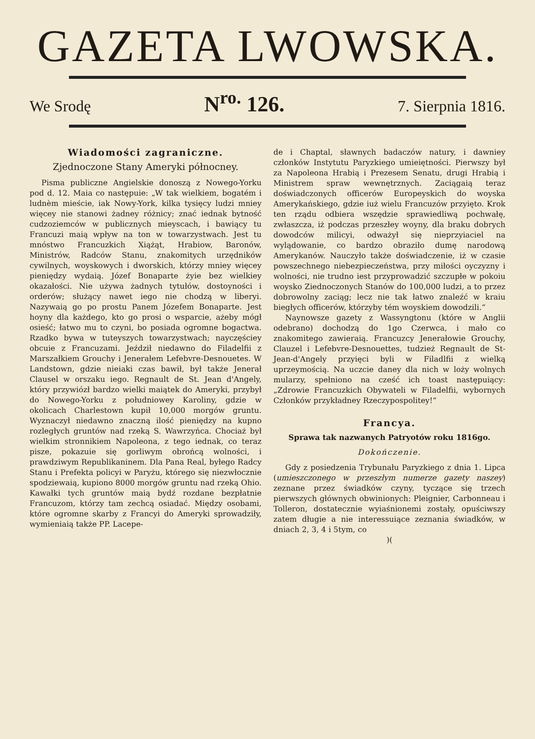GAZETA LWOWSKA.
We Srodę N<sup>ro.</sup> 126. 7. Sierpnia 1816.
Wiadomości zagraniczne.
Zjednoczone Stany Ameryki północney.
Pisma publiczne Angielskie donoszą z Nowego-Yorku pod d. 12. Maia co następuie: „W tak wielkiem, bogatém i ludnèm mieście, iak Nowy-York, kilka tysięcy ludzi mniey więcey nie stanowi żadney różnicy; znać iednak bytność cudzoziemców w publicznych mieyscach, i bawiący tu Francuzi maią wpływ na ton w towarzystwach. Jest tu mnóstwo Francuzkich Xiążąt, Hrabiow, Baronów, Ministrów, Radców Stanu, znakomitych urzędników cywilnych, woyskowych i dworskich, którzy mniey więcey pieniędzy wydaią. Józef Bonaparte żyie bez wielkiey okazałości. Nie używa żadnych tytułów, dostoyności i orderów; służący nawet iego nie chodzą w liberyi. Nazywaią go po prostu Panem Józefem Bonaparte. Jest hoyny dla każdego, kto go prosi o wsparcie, ażeby mógł osieść; łatwo mu to czyni, bo posiada ogromne bogactwa. Rzadko bywa w tuteyszych towarzystwach; nayczęściey obcuie z Francuzami. Jeździł niedawno do Filadelfii z Marszałkiem Grouchy i Jenerałem Lefebvre-Desnouetes. W Landstown, gdzie nieiaki czas bawił, był także Jenerał Clausel w orszaku iego. Regnault de St. Jean d'Angely, który przywiózł bardzo wielki maiątek do Ameryki, przybył do Nowego-Yorku z południowey Karoliny, gdzie w okolicach Charlestown kupił 10,000 morgów gruntu. Wyznaczył niedawno znaczną ilość pieniędzy na kupno rozległych gruntów nad rzeką S. Wawrzyńca. Chociaż był wielkim stronnikiem Napoleona, z tego iednak, co teraz pisze, pokazuie się gorliwym obrońcą wolności, i prawdziwym Republikaninem. Dla Pana Real, byłego Radcy Stanu i Prefekta policyi w Paryżu, którego się niezwłocznie spodziewaią, kupiono 8000 morgów gruntu nad rzeką Ohio. Kawałki tych gruntów maią bydź rozdane bezpłatnie Francuzom, którzy tam zechcą osiadać. Między osobami, które ogromne skarby z Francyi do Ameryki sprowadziły, wymieniaią także PP. Lacepe-
de i Chaptal, sławnych badaczów natury, i dawniey członków Instytutu Paryzkiego umieiętności. Pierwszy był za Napoleona Hrabią i Prezesem Senatu, drugi Hrabią i Ministrem spraw wewnętrznych. Zaciągaią teraz doświadczonych officerów Europeyskich do woyska Amerykańskiego, gdzie iuż wielu Francuzów przyięto. Krok ten rządu odbiera wszędzie sprawiedliwą pochwałę, zwłaszcza, iż podczas przeszłey woyny, dla braku dobrych dowodców milicyi, odważył się nieprzyiaciel na wylądowanie, co bardzo obraziło dumę narodową Amerykanów. Nauczyło także doświadczenie, iż w czasie powszechnego niebezpieczeństwa, przy miłości oyczyzny i wolności, nie trudno iest przyprowadzić szczupłe w pokoiu woysko Ziednoczonych Stanów do 100,000 ludzi, a to przez dobrowolny zaciąg; lecz nie tak łatwo znaleźć w kraiu biegłych officerów, którzyby tém woyskiem dowodzili.“
Naynowsze gazety z Wassyngtonu (które w Anglii odebrano) dochodzą do 1go Czerwca, i mało co znakomitego zawieraią. Francuzcy Jenerałowie Grouchy, Clauzel i Lefebvre-Desnouettes, tudzież Regnault de St-Jean-d'Angely przyięci byli w Filadlfii z wielką uprzeymością. Na uczcie daney dla nich w loży wolnych mularzy, spełniono na cześć ich toast następuiący: „Zdrowie Francuzkich Obywateli w Filadelfii, wybornych Członków przykładney Rzeczypospolitey!“
Francya.
Sprawa tak nazwanych Patryotów roku 1816go.
Dokończenie.
Gdy z posiedzenia Trybunału Paryzkiego z dnia 1. Lipca (umieszczonego w przeszłym numerze gazety naszey) zeznane przez świadków czyny, tyczące się trzech pierwszych głównych obwinionych: Pleignier, Carbonneau i Tolleron, dostatecznie wyiaśnionemi zostały, opuściwszy zatem długie a nie interessuiące zeznania świadków, w dniach 2, 3, 4 i 5tym, co
)(